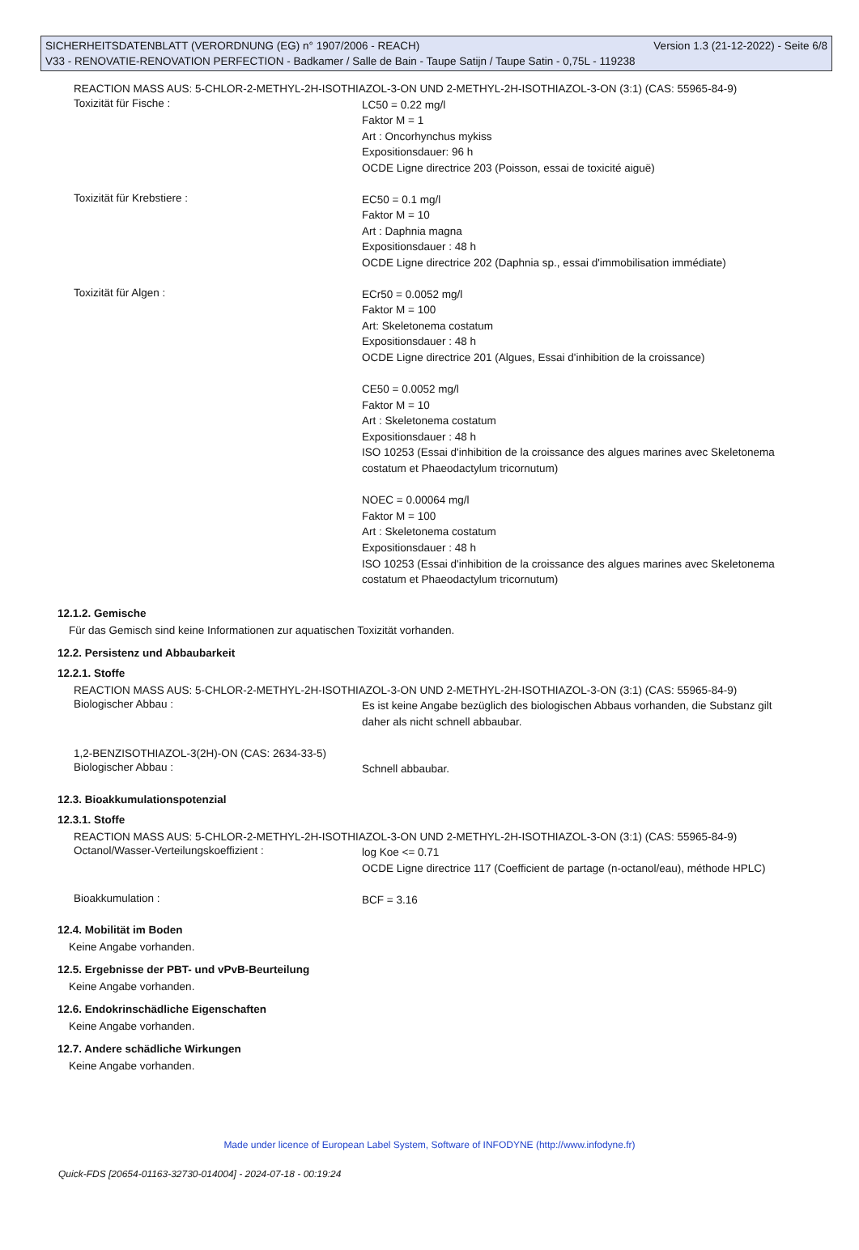SICHERHEITSDATENBLATT (VERORDNUNG (EG) n° 1907/2006 - REACH) Version 1.3 (21-12-2022) - Seite 6/8
V33 - RENOVATIE-RENOVATION PERFECTION - Badkamer / Salle de Bain - Taupe Satijn / Taupe Satin - 0,75L - 119238
REACTION MASS AUS: 5-CHLOR-2-METHYL-2H-ISOTHIAZOL-3-ON UND 2-METHYL-2H-ISOTHIAZOL-3-ON (3:1) (CAS: 55965-84-9)
Toxizität für Fische :
LC50 = 0.22 mg/l
Faktor M = 1
Art : Oncorhynchus mykiss
Expositionsdauer: 96 h
OCDE Ligne directrice 203 (Poisson, essai de toxicité aiguë)
Toxizität für Krebstiere :
EC50 = 0.1 mg/l
Faktor M = 10
Art : Daphnia magna
Expositionsdauer : 48 h
OCDE Ligne directrice 202 (Daphnia sp., essai d'immobilisation immédiate)
Toxizität für Algen :
ECr50 = 0.0052 mg/l
Faktor M = 100
Art: Skeletonema costatum
Expositionsdauer : 48 h
OCDE Ligne directrice 201 (Algues, Essai d'inhibition de la croissance)
CE50 = 0.0052 mg/l
Faktor M = 10
Art : Skeletonema costatum
Expositionsdauer : 48 h
ISO 10253 (Essai d'inhibition de la croissance des algues marines avec Skeletonema costatum et Phaeodactylum tricornutum)
NOEC = 0.00064 mg/l
Faktor M = 100
Art : Skeletonema costatum
Expositionsdauer : 48 h
ISO 10253 (Essai d'inhibition de la croissance des algues marines avec Skeletonema costatum et Phaeodactylum tricornutum)
12.1.2. Gemische
Für das Gemisch sind keine Informationen zur aquatischen Toxizität vorhanden.
12.2. Persistenz und Abbaubarkeit
12.2.1. Stoffe
REACTION MASS AUS: 5-CHLOR-2-METHYL-2H-ISOTHIAZOL-3-ON UND 2-METHYL-2H-ISOTHIAZOL-3-ON (3:1) (CAS: 55965-84-9)
Biologischer Abbau :
Es ist keine Angabe bezüglich des biologischen Abbaus vorhanden, die Substanz gilt daher als nicht schnell abbaubar.
1,2-BENZISOTHIAZOL-3(2H)-ON (CAS: 2634-33-5)
Biologischer Abbau :
Schnell abbaubar.
12.3. Bioakkumulationspotenzial
12.3.1. Stoffe
REACTION MASS AUS: 5-CHLOR-2-METHYL-2H-ISOTHIAZOL-3-ON UND 2-METHYL-2H-ISOTHIAZOL-3-ON (3:1) (CAS: 55965-84-9)
Octanol/Wasser-Verteilungskoeffizient :
log Koe <= 0.71
OCDE Ligne directrice 117 (Coefficient de partage (n-octanol/eau), méthode HPLC)
Bioakkumulation :
BCF = 3.16
12.4. Mobilität im Boden
Keine Angabe vorhanden.
12.5. Ergebnisse der PBT- und vPvB-Beurteilung
Keine Angabe vorhanden.
12.6. Endokrinschädliche Eigenschaften
Keine Angabe vorhanden.
12.7. Andere schädliche Wirkungen
Keine Angabe vorhanden.
Made under licence of European Label System, Software of INFODYNE (http://www.infodyne.fr)
Quick-FDS [20654-01163-32730-014004] - 2024-07-18 - 00:19:24